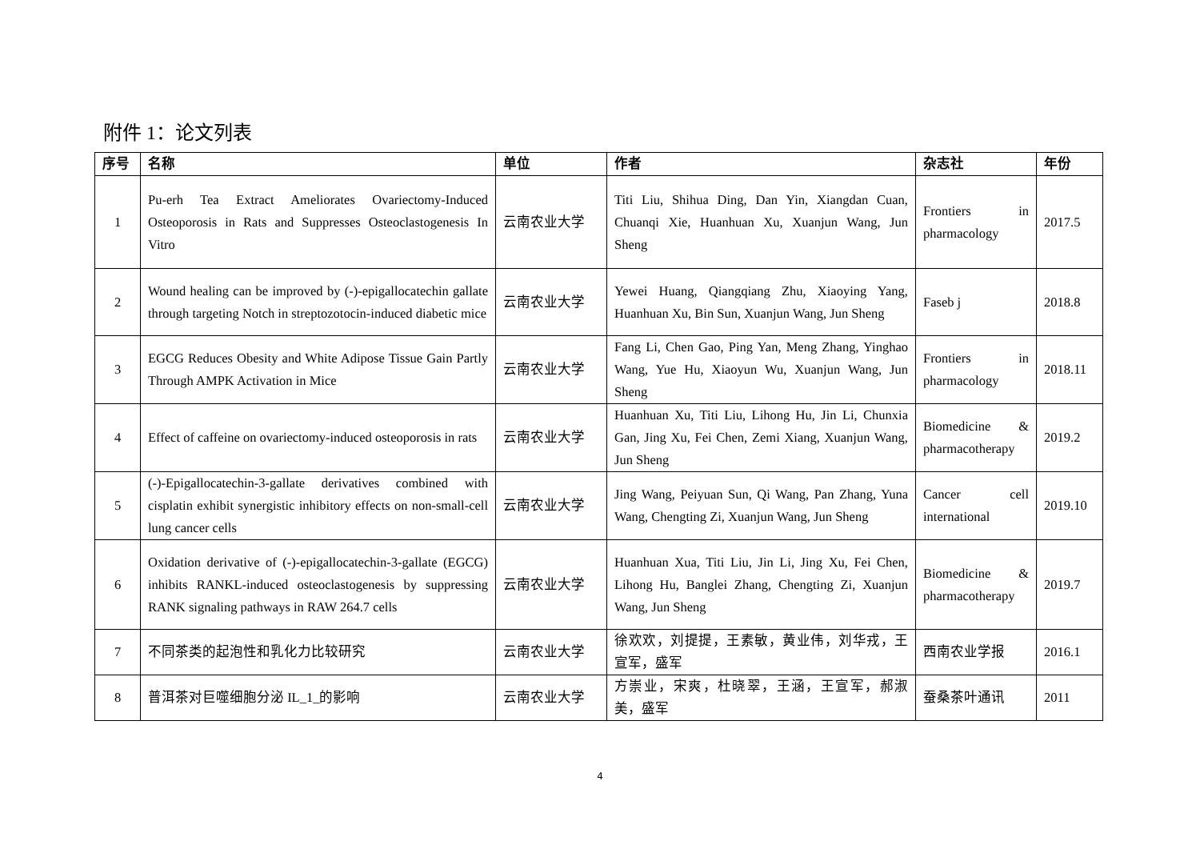附件 1：论文列表
| 序号 | 名称 | 单位 | 作者 | 杂志社 | 年份 |
| --- | --- | --- | --- | --- | --- |
| 1 | Pu-erh Tea Extract Ameliorates Ovariectomy-Induced Osteoporosis in Rats and Suppresses Osteoclastogenesis In Vitro | 云南农业大学 | Titi Liu, Shihua Ding, Dan Yin, Xiangdan Cuan, Chuanqi Xie, Huanhuan Xu, Xuanjun Wang, Jun Sheng | Frontiers in pharmacology | 2017.5 |
| 2 | Wound healing can be improved by (-)-epigallocatechin gallate through targeting Notch in streptozotocin-induced diabetic mice | 云南农业大学 | Yewei Huang, Qiangqiang Zhu, Xiaoying Yang, Huanhuan Xu, Bin Sun, Xuanjun Wang, Jun Sheng | Faseb j | 2018.8 |
| 3 | EGCG Reduces Obesity and White Adipose Tissue Gain Partly Through AMPK Activation in Mice | 云南农业大学 | Fang Li, Chen Gao, Ping Yan, Meng Zhang, Yinghao Wang, Yue Hu, Xiaoyun Wu, Xuanjun Wang, Jun Sheng | Frontiers in pharmacology | 2018.11 |
| 4 | Effect of caffeine on ovariectomy-induced osteoporosis in rats | 云南农业大学 | Huanhuan Xu, Titi Liu, Lihong Hu, Jin Li, Chunxia Gan, Jing Xu, Fei Chen, Zemi Xiang, Xuanjun Wang, Jun Sheng | Biomedicine & pharmacotherapy | 2019.2 |
| 5 | (-)-Epigallocatechin-3-gallate derivatives combined with cisplatin exhibit synergistic inhibitory effects on non-small-cell lung cancer cells | 云南农业大学 | Jing Wang, Peiyuan Sun, Qi Wang, Pan Zhang, Yuna Wang, Chengting Zi, Xuanjun Wang, Jun Sheng | Cancer cell international | 2019.10 |
| 6 | Oxidation derivative of (-)-epigallocatechin-3-gallate (EGCG) inhibits RANKL-induced osteoclastogenesis by suppressing RANK signaling pathways in RAW 264.7 cells | 云南农业大学 | Huanhuan Xua, Titi Liu, Jin Li, Jing Xu, Fei Chen, Lihong Hu, Banglei Zhang, Chengting Zi, Xuanjun Wang, Jun Sheng | Biomedicine & pharmacotherapy | 2019.7 |
| 7 | 不同茶类的起泡性和乳化力比较研究 | 云南农业大学 | 徐欢欢，刘提提，王素敏，黄业伟，刘华戎，王宣军，盛军 | 西南农业学报 | 2016.1 |
| 8 | 普洱茶对巨噬细胞分泌 IL_1_的影响 | 云南农业大学 | 方崇业，宋爽，杜晓翠，王涵，王宣军，郝淑美，盛军 | 蚕桑茶叶通讯 | 2011 |
4